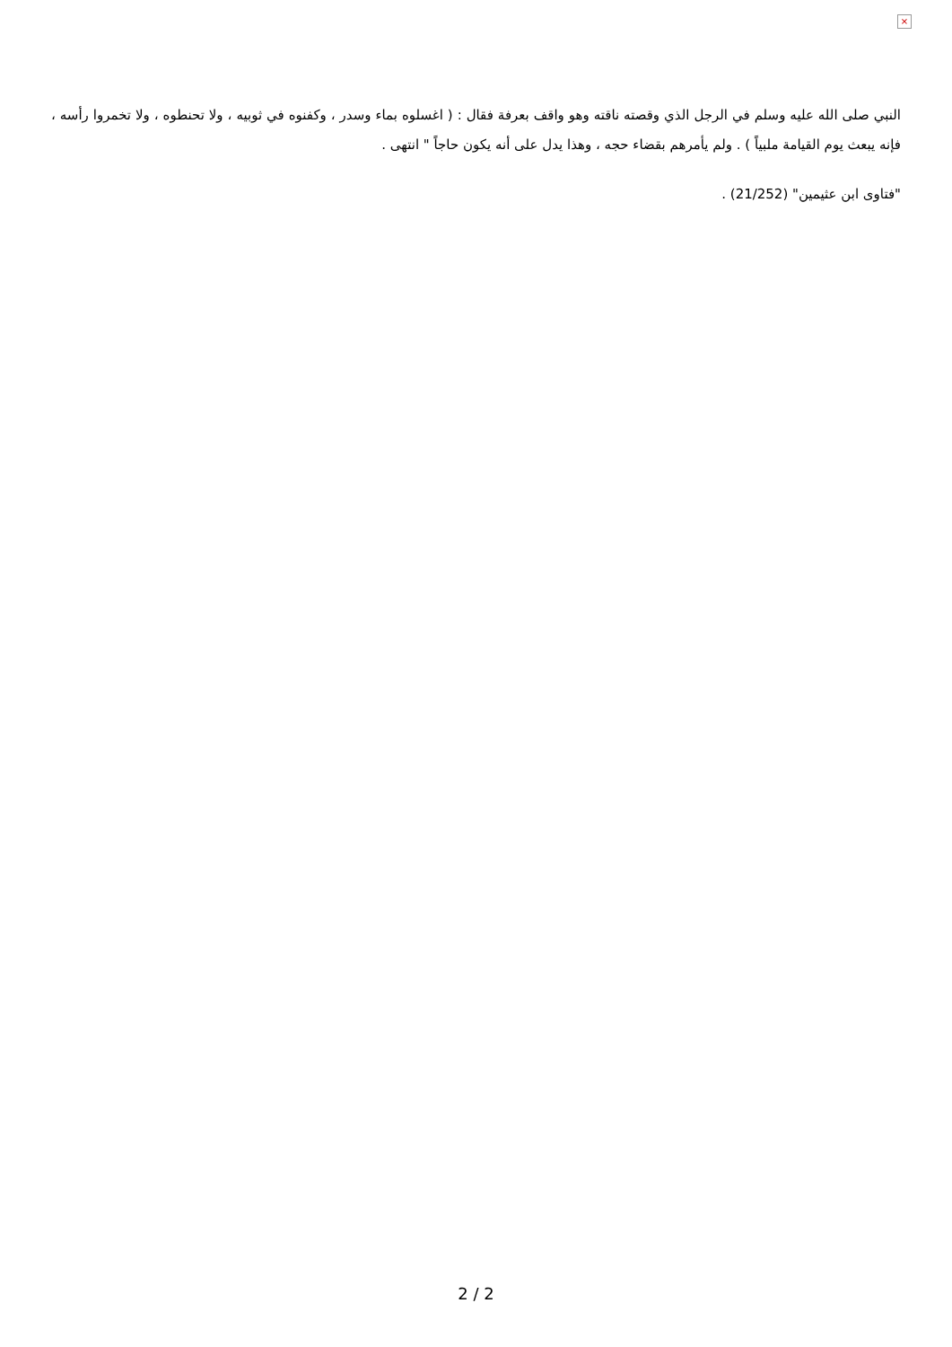×
النبي صلى الله عليه وسلم في الرجل الذي وقصته ناقته وهو واقف بعرفة فقال : ( اغسلوه بماء وسدر ، وكفنوه في ثوبيه ، ولا تحنطوه ، ولا تخمروا رأسه ، فإنه يبعث يوم القيامة ملبياً ) . ولم يأمرهم بقضاء حجه ، وهذا يدل على أنه يكون حاجاً " انتهى .
"فتاوى ابن عثيمين" (21/252) .
2 / 2